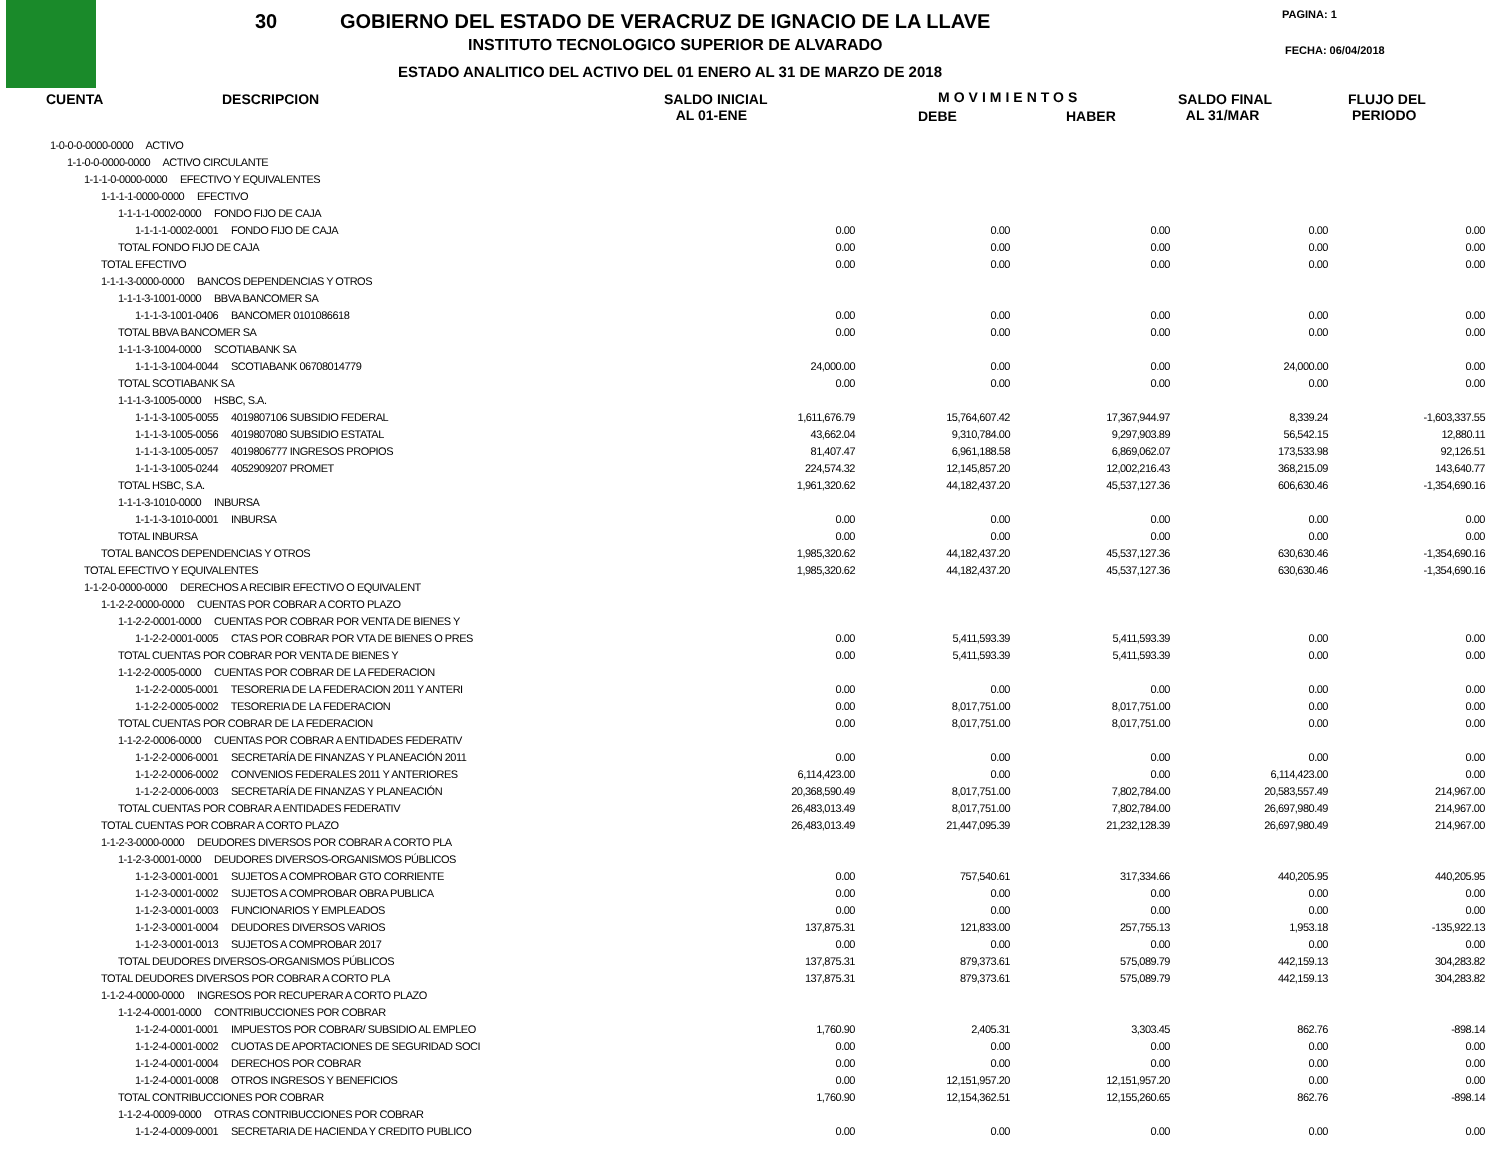30
GOBIERNO DEL ESTADO DE VERACRUZ DE IGNACIO DE LA LLAVE
PAGINA: 1
INSTITUTO TECNOLOGICO SUPERIOR DE ALVARADO
FECHA: 06/04/2018
ESTADO ANALITICO DEL ACTIVO DEL 01 ENERO AL 31 DE MARZO DE 2018
CUENTA DESCRIPCION
SALDO INICIAL
AL 01-ENE
MOVIMIENTOS
DEBE HABER
SALDO FINAL
AL 31/MAR
FLUJO DEL
PERIODO
| 1-0-0-0-0000-0000 ACTIVO | | | | | |
| 1-1-0-0-0000-0000 ACTIVO CIRCULANTE | | | | | |
| 1-1-1-0-0000-0000 EFECTIVO Y EQUIVALENTES | | | | | |
| 1-1-1-1-0000-0000 EFECTIVO | | | | | |
| 1-1-1-1-0002-0000 FONDO FIJO DE CAJA | | | | | |
| 1-1-1-1-0002-0001 FONDO FIJO DE CAJA | 0.00 | 0.00 | 0.00 | 0.00 | 0.00 |
| TOTAL FONDO FIJO DE CAJA | 0.00 | 0.00 | 0.00 | 0.00 | 0.00 |
| TOTAL EFECTIVO | 0.00 | 0.00 | 0.00 | 0.00 | 0.00 |
| 1-1-1-3-0000-0000 BANCOS DEPENDENCIAS Y OTROS | | | | | |
| 1-1-1-3-1001-0000 BBVA BANCOMER SA | | | | | |
| 1-1-1-3-1001-0406 BANCOMER 0101086618 | 0.00 | 0.00 | 0.00 | 0.00 | 0.00 |
| TOTAL BBVA BANCOMER SA | 0.00 | 0.00 | 0.00 | 0.00 | 0.00 |
| 1-1-1-3-1004-0000 SCOTIABANK SA | | | | | |
| 1-1-1-3-1004-0044 SCOTIABANK 06708014779 | 24,000.00 | 0.00 | 0.00 | 24,000.00 | 0.00 |
| TOTAL SCOTIABANK SA | 0.00 | 0.00 | 0.00 | 0.00 | 0.00 |
| 1-1-1-3-1005-0000 HSBC, S.A. | | | | | |
| 1-1-1-3-1005-0055 4019807106 SUBSIDIO FEDERAL | 1,611,676.79 | 15,764,607.42 | 17,367,944.97 | 8,339.24 | -1,603,337.55 |
| 1-1-1-3-1005-0056 4019807080 SUBSIDIO ESTATAL | 43,662.04 | 9,310,784.00 | 9,297,903.89 | 56,542.15 | 12,880.11 |
| 1-1-1-3-1005-0057 4019806777 INGRESOS PROPIOS | 81,407.47 | 6,961,188.58 | 6,869,062.07 | 173,533.98 | 92,126.51 |
| 1-1-1-3-1005-0244 4052909207 PROMET | 224,574.32 | 12,145,857.20 | 12,002,216.43 | 368,215.09 | 143,640.77 |
| TOTAL HSBC, S.A. | 1,961,320.62 | 44,182,437.20 | 45,537,127.36 | 606,630.46 | -1,354,690.16 |
| 1-1-1-3-1010-0000 INBURSA | | | | | |
| 1-1-1-3-1010-0001 INBURSA | 0.00 | 0.00 | 0.00 | 0.00 | 0.00 |
| TOTAL INBURSA | 0.00 | 0.00 | 0.00 | 0.00 | 0.00 |
| TOTAL BANCOS DEPENDENCIAS Y OTROS | 1,985,320.62 | 44,182,437.20 | 45,537,127.36 | 630,630.46 | -1,354,690.16 |
| TOTAL EFECTIVO Y EQUIVALENTES | 1,985,320.62 | 44,182,437.20 | 45,537,127.36 | 630,630.46 | -1,354,690.16 |
| 1-1-2-0-0000-0000 DERECHOS A RECIBIR EFECTIVO O EQUIVALENT | | | | | |
| 1-1-2-2-0000-0000 CUENTAS POR COBRAR A CORTO PLAZO | | | | | |
| 1-1-2-2-0001-0000 CUENTAS POR COBRAR POR VENTA DE BIENES Y | | | | | |
| 1-1-2-2-0001-0005 CTAS POR COBRAR POR VTA DE BIENES O PRES | 0.00 | 5,411,593.39 | 5,411,593.39 | 0.00 | 0.00 |
| TOTAL CUENTAS POR COBRAR POR VENTA DE BIENES Y | 0.00 | 5,411,593.39 | 5,411,593.39 | 0.00 | 0.00 |
| 1-1-2-2-0005-0000 CUENTAS POR COBRAR DE LA FEDERACION | | | | | |
| 1-1-2-2-0005-0001 TESORERIA DE LA FEDERACION 2011 Y ANTERI | 0.00 | 0.00 | 0.00 | 0.00 | 0.00 |
| 1-1-2-2-0005-0002 TESORERIA DE LA FEDERACION | 0.00 | 8,017,751.00 | 8,017,751.00 | 0.00 | 0.00 |
| TOTAL CUENTAS POR COBRAR DE LA FEDERACION | 0.00 | 8,017,751.00 | 8,017,751.00 | 0.00 | 0.00 |
| 1-1-2-2-0006-0000 CUENTAS POR COBRAR A ENTIDADES FEDERATIV | | | | | |
| 1-1-2-2-0006-0001 SECRETARÍA DE FINANZAS Y PLANEACIÓN 2011 | 0.00 | 0.00 | 0.00 | 0.00 | 0.00 |
| 1-1-2-2-0006-0002 CONVENIOS FEDERALES 2011 Y ANTERIORES | 6,114,423.00 | 0.00 | 0.00 | 6,114,423.00 | 0.00 |
| 1-1-2-2-0006-0003 SECRETARÍA DE FINANZAS Y PLANEACIÓN | 20,368,590.49 | 8,017,751.00 | 7,802,784.00 | 20,583,557.49 | 214,967.00 |
| TOTAL CUENTAS POR COBRAR A ENTIDADES FEDERATIV | 26,483,013.49 | 8,017,751.00 | 7,802,784.00 | 26,697,980.49 | 214,967.00 |
| TOTAL CUENTAS POR COBRAR A CORTO PLAZO | 26,483,013.49 | 21,447,095.39 | 21,232,128.39 | 26,697,980.49 | 214,967.00 |
| 1-1-2-3-0000-0000 DEUDORES DIVERSOS POR COBRAR A CORTO PLA | | | | | |
| 1-1-2-3-0001-0000 DEUDORES DIVERSOS-ORGANISMOS PÚBLICOS | | | | | |
| 1-1-2-3-0001-0001 SUJETOS A COMPROBAR GTO CORRIENTE | 0.00 | 757,540.61 | 317,334.66 | 440,205.95 | 440,205.95 |
| 1-1-2-3-0001-0002 SUJETOS A COMPROBAR OBRA PUBLICA | 0.00 | 0.00 | 0.00 | 0.00 | 0.00 |
| 1-1-2-3-0001-0003 FUNCIONARIOS Y EMPLEADOS | 0.00 | 0.00 | 0.00 | 0.00 | 0.00 |
| 1-1-2-3-0001-0004 DEUDORES DIVERSOS VARIOS | 137,875.31 | 121,833.00 | 257,755.13 | 1,953.18 | -135,922.13 |
| 1-1-2-3-0001-0013 SUJETOS A COMPROBAR 2017 | 0.00 | 0.00 | 0.00 | 0.00 | 0.00 |
| TOTAL DEUDORES DIVERSOS-ORGANISMOS PÚBLICOS | 137,875.31 | 879,373.61 | 575,089.79 | 442,159.13 | 304,283.82 |
| TOTAL DEUDORES DIVERSOS POR COBRAR A CORTO PLA | 137,875.31 | 879,373.61 | 575,089.79 | 442,159.13 | 304,283.82 |
| 1-1-2-4-0000-0000 INGRESOS POR RECUPERAR A CORTO PLAZO | | | | | |
| 1-1-2-4-0001-0000 CONTRIBUCCIONES POR COBRAR | | | | | |
| 1-1-2-4-0001-0001 IMPUESTOS POR COBRAR/ SUBSIDIO AL EMPLEO | 1,760.90 | 2,405.31 | 3,303.45 | 862.76 | -898.14 |
| 1-1-2-4-0001-0002 CUOTAS DE APORTACIONES DE SEGURIDAD SOCI | 0.00 | 0.00 | 0.00 | 0.00 | 0.00 |
| 1-1-2-4-0001-0004 DERECHOS POR COBRAR | 0.00 | 0.00 | 0.00 | 0.00 | 0.00 |
| 1-1-2-4-0001-0008 OTROS INGRESOS Y BENEFICIOS | 0.00 | 12,151,957.20 | 12,151,957.20 | 0.00 | 0.00 |
| TOTAL CONTRIBUCCIONES POR COBRAR | 1,760.90 | 12,154,362.51 | 12,155,260.65 | 862.76 | -898.14 |
| 1-1-2-4-0009-0000 OTRAS CONTRIBUCCIONES POR COBRAR | | | | | |
| 1-1-2-4-0009-0001 SECRETARIA DE HACIENDA Y CREDITO PUBLICO | 0.00 | 0.00 | 0.00 | 0.00 | 0.00 |